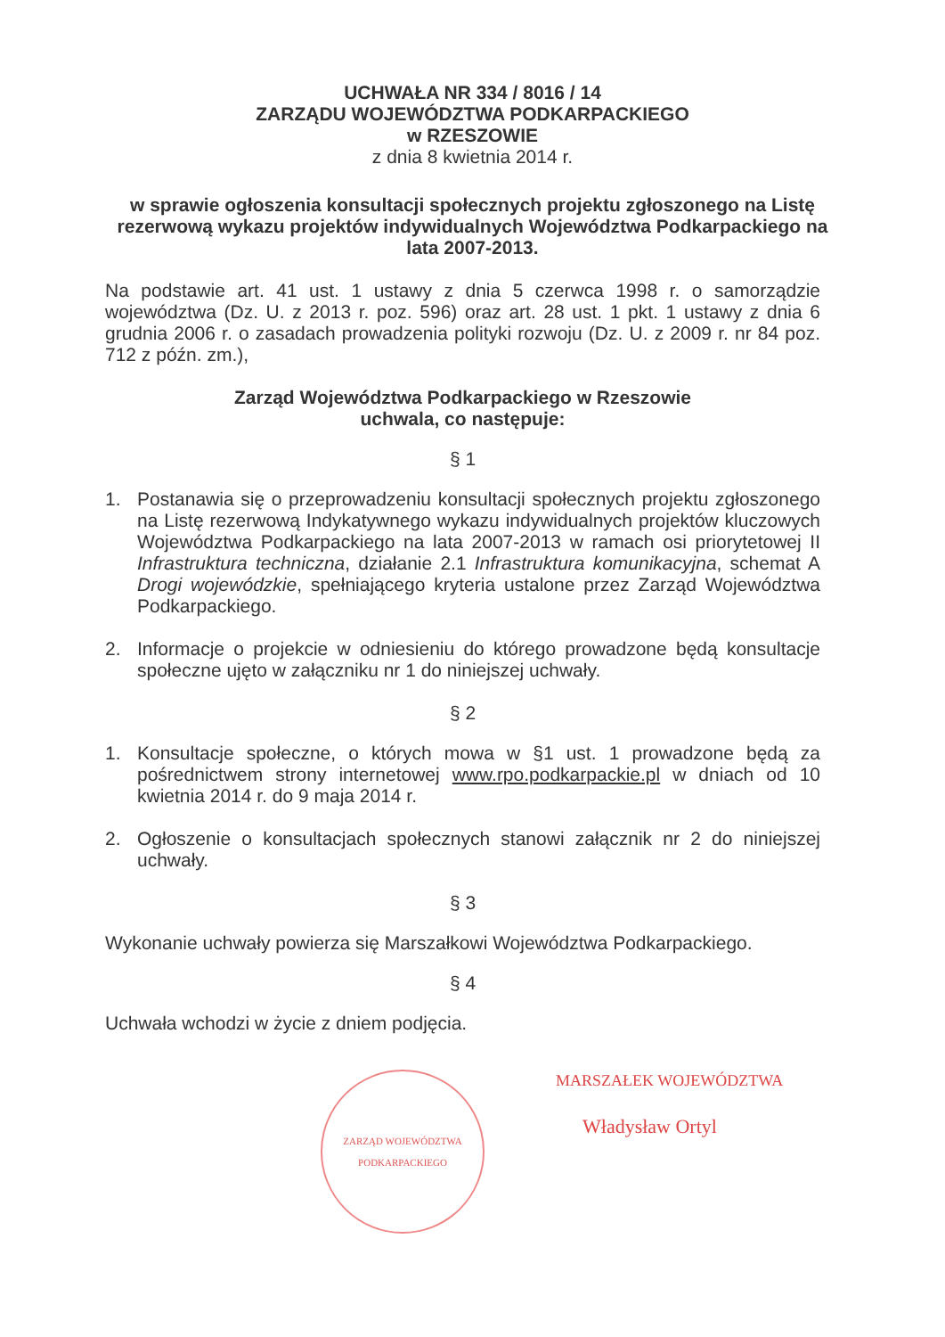UCHWAŁA NR 334 / 8016 / 14
ZARZĄDU WOJEWÓDZTWA PODKARPACKIEGO
w RZESZOWIE
z dnia 8 kwietnia 2014 r.
w sprawie ogłoszenia konsultacji społecznych projektu zgłoszonego na Listę rezerwową wykazu projektów indywidualnych Województwa Podkarpackiego na lata 2007-2013.
Na podstawie art. 41 ust. 1 ustawy z dnia 5 czerwca 1998 r. o samorządzie województwa (Dz. U. z 2013 r. poz. 596) oraz art. 28 ust. 1 pkt. 1 ustawy z dnia 6 grudnia 2006 r. o zasadach prowadzenia polityki rozwoju (Dz. U. z 2009 r. nr 84 poz. 712 z późn. zm.),
Zarząd Województwa Podkarpackiego w Rzeszowie
uchwala, co następuje:
§ 1
1. Postanawia się o przeprowadzeniu konsultacji społecznych projektu zgłoszonego na Listę rezerwową Indykatywnego wykazu indywidualnych projektów kluczowych Województwa Podkarpackiego na lata 2007-2013 w ramach osi priorytetowej II Infrastruktura techniczna, działanie 2.1 Infrastruktura komunikacyjna, schemat A Drogi wojewódzkie, spełniającego kryteria ustalone przez Zarząd Województwa Podkarpackiego.
2. Informacje o projekcie w odniesieniu do którego prowadzone będą konsultacje społeczne ujęto w załączniku nr 1 do niniejszej uchwały.
§ 2
1. Konsultacje społeczne, o których mowa w §1 ust. 1 prowadzone będą za pośrednictwem strony internetowej www.rpo.podkarpackie.pl w dniach od 10 kwietnia 2014 r. do 9 maja 2014 r.
2. Ogłoszenie o konsultacjach społecznych stanowi załącznik nr 2 do niniejszej uchwały.
§ 3
Wykonanie uchwały powierza się Marszałkowi Województwa Podkarpackiego.
§ 4
Uchwała wchodzi w życie z dniem podjęcia.
ZARZĄD WOJEWÓDZTWA PODKARPACKIEGO
MARSZAŁEK WOJEWÓDZTWA
Władysław Ortyl